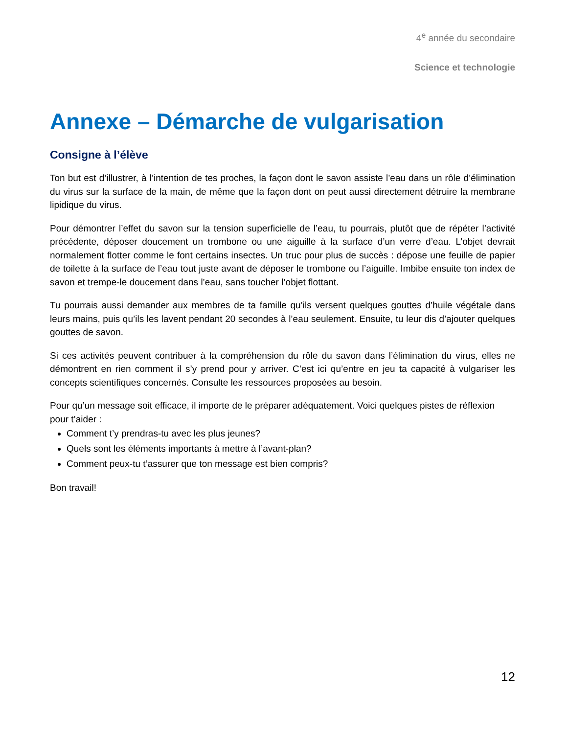4<sup>e</sup> année du secondaire
Science et technologie
Annexe – Démarche de vulgarisation
Consigne à l’élève
Ton but est d’illustrer, à l’intention de tes proches, la façon dont le savon assiste l’eau dans un rôle d’élimination du virus sur la surface de la main, de même que la façon dont on peut aussi directement détruire la membrane lipidique du virus.
Pour démontrer l’effet du savon sur la tension superficielle de l’eau, tu pourrais, plutôt que de répéter l’activité précédente, déposer doucement un trombone ou une aiguille à la surface d’un verre d’eau. L’objet devrait normalement flotter comme le font certains insectes. Un truc pour plus de succès : dépose une feuille de papier de toilette à la surface de l’eau tout juste avant de déposer le trombone ou l’aiguille. Imbibe ensuite ton index de savon et trempe-le doucement dans l’eau, sans toucher l’objet flottant.
Tu pourrais aussi demander aux membres de ta famille qu’ils versent quelques gouttes d’huile végétale dans leurs mains, puis qu’ils les lavent pendant 20 secondes à l’eau seulement. Ensuite, tu leur dis d’ajouter quelques gouttes de savon.
Si ces activités peuvent contribuer à la compréhension du rôle du savon dans l’élimination du virus, elles ne démontrent en rien comment il s’y prend pour y arriver. C’est ici qu’entre en jeu ta capacité à vulgariser les concepts scientifiques concernés. Consulte les ressources proposées au besoin.
Pour qu’un message soit efficace, il importe de le préparer adéquatement. Voici quelques pistes de réflexion pour t’aider :
Comment t’y prendras-tu avec les plus jeunes?
Quels sont les éléments importants à mettre à l’avant-plan?
Comment peux-tu t’assurer que ton message est bien compris?
Bon travail!
12